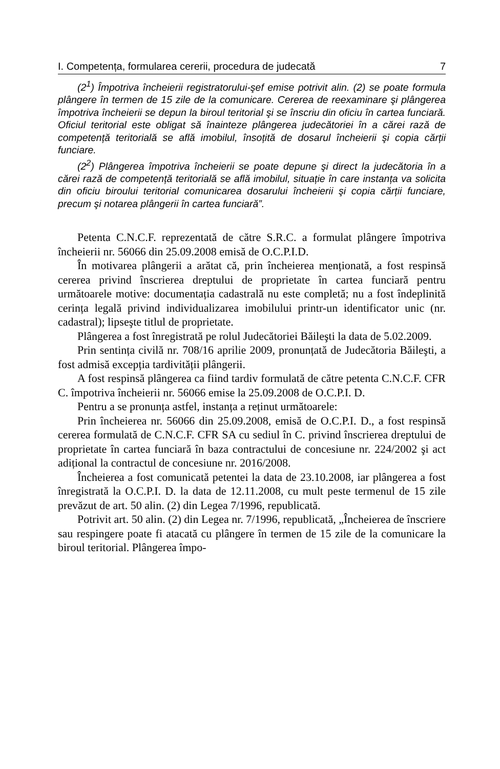I. Competența, formularea cererii, procedura de judecată 7
(2<sup>1</sup>) Împotriva încheierii registratorului-şef emise potrivit alin. (2) se poate formula plângere în termen de 15 zile de la comunicare. Cererea de reexaminare şi plângerea împotriva încheierii se depun la biroul teritorial şi se înscriu din oficiu în cartea funciară. Oficiul teritorial este obligat să înainteze plângerea judecătoriei în a cărei rază de competență teritorială se află imobilul, însoțită de dosarul încheierii şi copia cărții funciare.
(2<sup>2</sup>) Plângerea împotriva încheierii se poate depune şi direct la judecătoria în a cărei rază de competență teritorială se află imobilul, situație în care instanța va solicita din oficiu biroului teritorial comunicarea dosarului încheierii şi copia cărții funciare, precum şi notarea plângerii în cartea funciară”.
Petenta C.N.C.F. reprezentată de către S.R.C. a formulat plângere împotriva încheierii nr. 56066 din 25.09.2008 emisă de O.C.P.I.D.
În motivarea plângerii a arătat că, prin încheierea menționată, a fost respinsă cererea privind înscrierea dreptului de proprietate în cartea funciară pentru următoarele motive: documentația cadastrală nu este completă; nu a fost îndeplinită cerința legală privind individualizarea imobilului printr-un identificator unic (nr. cadastral); lipseşte titlul de proprietate.
Plângerea a fost înregistrată pe rolul Judecătoriei Băileşti la data de 5.02.2009.
Prin sentința civilă nr. 708/16 aprilie 2009, pronunțată de Judecătoria Băileşti, a fost admisă excepția tardivității plângerii.
A fost respinsă plângerea ca fiind tardiv formulată de către petenta C.N.C.F. CFR C. împotriva încheierii nr. 56066 emise la 25.09.2008 de O.C.P.I. D.
Pentru a se pronunța astfel, instanța a reținut următoarele:
Prin încheierea nr. 56066 din 25.09.2008, emisă de O.C.P.I. D., a fost respinsă cererea formulată de C.N.C.F. CFR SA cu sediul în C. privind înscrierea dreptului de proprietate în cartea funciară în baza contractului de concesiune nr. 224/2002 şi act adițional la contractul de concesiune nr. 2016/2008.
Încheierea a fost comunicată petentei la data de 23.10.2008, iar plângerea a fost înregistrată la O.C.P.I. D. la data de 12.11.2008, cu mult peste termenul de 15 zile prevăzut de art. 50 alin. (2) din Legea 7/1996, republicată.
Potrivit art. 50 alin. (2) din Legea nr. 7/1996, republicată, „Încheierea de înscriere sau respingere poate fi atacată cu plângere în termen de 15 zile de la comunicare la biroul teritorial. Plângerea împo-